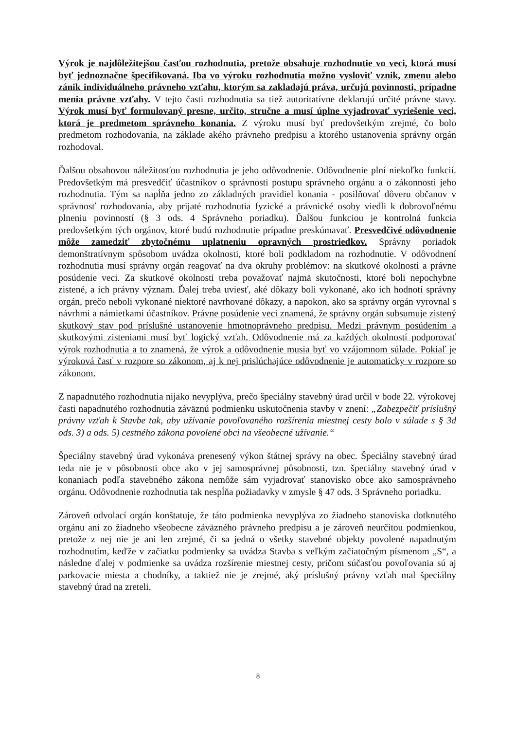Výrok je najdôležitejšou časťou rozhodnutia, pretože obsahuje rozhodnutie vo veci, ktorá musí byť jednoznačne špecifikovaná. Iba vo výroku rozhodnutia možno vysloviť vznik, zmenu alebo zánik individuálneho právneho vzťahu, ktorým sa zakladajú práva, určujú povinnosti, prípadne menia právne vzťahy. V tejto časti rozhodnutia sa tiež autoritatívne deklarujú určité právne stavy. Výrok musí byť formulovaný presne, určito, stručne a musí úplne vyjadrovať vyriešenie veci, ktorá je predmetom správneho konania. Z výroku musí byť predovšetkým zrejmé, čo bolo predmetom rozhodovania, na základe akého právneho predpisu a ktorého ustanovenia správny orgán rozhodoval.
Ďalšou obsahovou náležitosťou rozhodnutia je jeho odôvodnenie. Odôvodnenie plní niekoľko funkcií. Predovšetkým má presvedčiť účastníkov o správnosti postupu správneho orgánu a o zákonnosti jeho rozhodnutia. Tým sa napĺňa jedno zo základných pravidiel konania - posilňovať dôveru občanov v správnosť rozhodovania, aby prijaté rozhodnutia fyzické a právnické osoby viedli k dobrovoľnému plneniu povinností (§ 3 ods. 4 Správneho poriadku). Ďalšou funkciou je kontrolná funkcia predovšetkým tých orgánov, ktoré budú rozhodnutie prípadne preskúmavať. Presvedčivé odôvodnenie môže zamedziť zbytočnému uplatneniu opravných prostriedkov. Správny poriadok demonštratívnym spôsobom uvádza okolnosti, ktoré boli podkladom na rozhodnutie. V odôvodnení rozhodnutia musí správny orgán reagovať na dva okruhy problémov: na skutkové okolnosti a právne posúdenie veci. Za skutkové okolnosti treba považovať najmä skutočnosti, ktoré boli nepochybne zistené, a ich právny význam. Ďalej treba uviesť, aké dôkazy boli vykonané, ako ich hodnotí správny orgán, prečo neboli vykonané niektoré navrhované dôkazy, a napokon, ako sa správny orgán vyrovnal s návrhmi a námietkami účastníkov. Právne posúdenie veci znamená, že správny orgán subsumuje zistený skutkový stav pod príslušné ustanovenie hmotnoprávneho predpisu. Medzi právnym posúdením a skutkovými zisteniami musí byť logický vzťah. Odôvodnenie má za každých okolností podporovať výrok rozhodnutia a to znamená, že výrok a odôvodnenie musia byť vo vzájomnom súlade. Pokiaľ je výroková časť v rozpore so zákonom, aj k nej prislúchajúce odôvodnenie je automaticky v rozpore so zákonom.
Z napadnutého rozhodnutia nijako nevyplýva, prečo špeciálny stavebný úrad určil v bode 22. výrokovej časti napadnutého rozhodnutia záväznú podmienku uskutočnenia stavby v znení: „Zabezpečiť príslušný právny vzťah k Stavbe tak, aby užívanie povoľovaného rozšírenia miestnej cesty bolo v súlade s § 3d ods. 3) a ods. 5) cestného zákona povolené obci na všeobecné užívanie.“
Špeciálny stavebný úrad vykonáva prenesený výkon štátnej správy na obec. Špeciálny stavebný úrad teda nie je v pôsobnosti obce ako v jej samosprávnej pôsobnosti, tzn. špeciálny stavebný úrad v konaniach podľa stavebného zákona nemôže sám vyjadrovať stanovisko obce ako samosprávneho orgánu. Odôvodnenie rozhodnutia tak nespĺňa požiadavky v zmysle § 47 ods. 3 Správneho poriadku.
Zároveň odvolací orgán konštatuje, že táto podmienka nevyplýva zo žiadneho stanoviska dotknutého orgánu ani zo žiadneho všeobecne záväzného právneho predpisu a je zároveň neurčitou podmienkou, pretože z nej nie je ani len zrejmé, či sa jedná o všetky stavebné objekty povolené napadnutým rozhodnutím, keďže v začiatku podmienky sa uvádza Stavba s veľkým začiatočným písmenom „S“, a následne ďalej v podmienke sa uvádza rozšírenie miestnej cesty, pričom súčasťou povoľovania sú aj parkovacie miesta a chodníky, a taktiež nie je zrejmé, aký príslušný právny vzťah mal špeciálny stavebný úrad na zreteli.
8